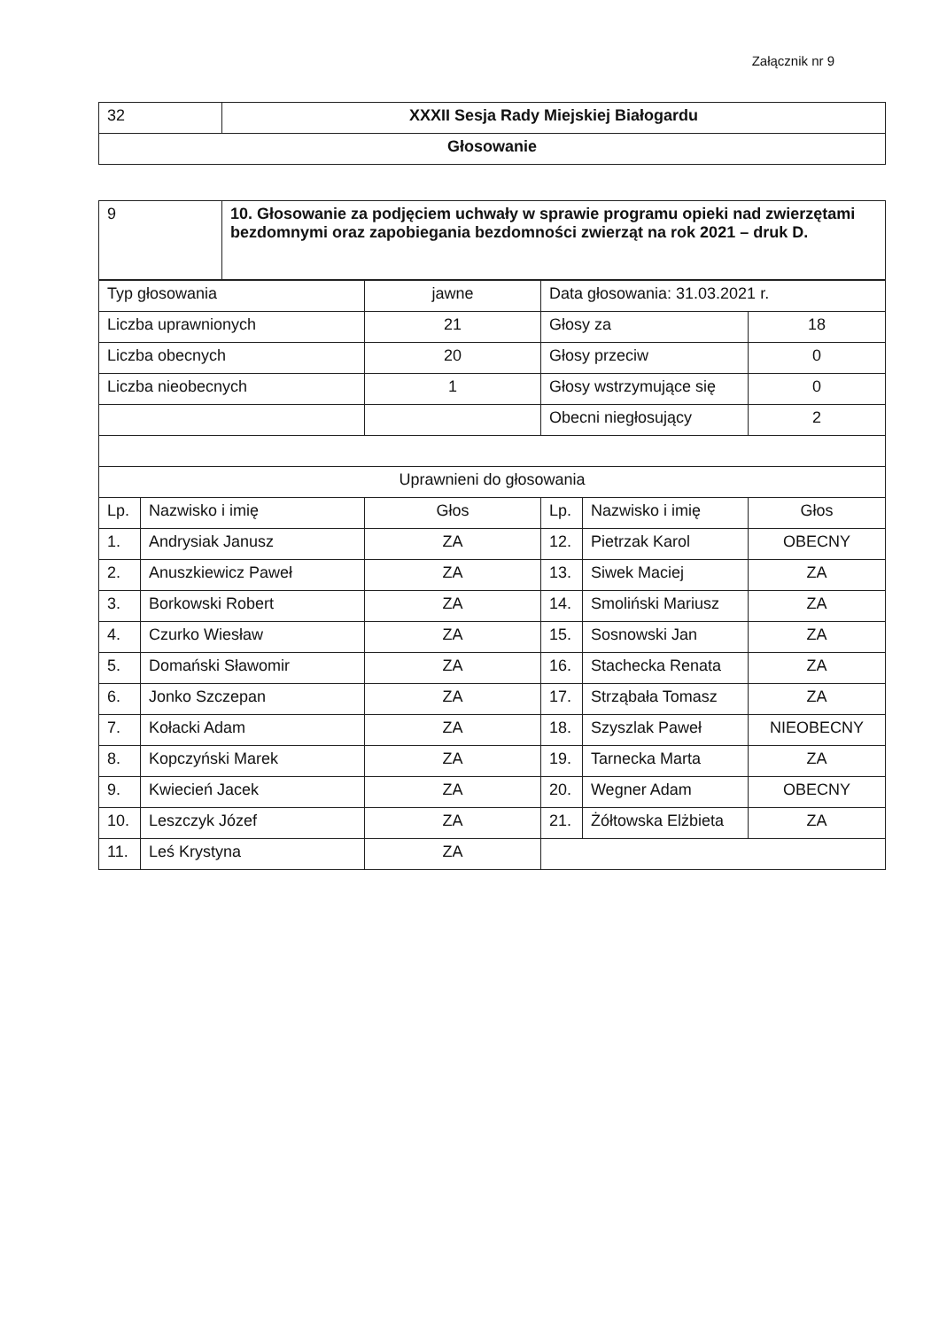Załącznik nr 9
| 32 | XXXII Sesja Rady Miejskiej Białogardu |
| Głosowanie | |
| 9 | 10. Głosowanie za podjęciem uchwały w sprawie programu opieki nad zwierzętami bezdomnymi oraz zapobiegania bezdomności zwierząt na rok 2021 – druk D. |
| Typ głosowania | | jawne | Data głosowania: 31.03.2021 r. | | |
| Liczba uprawnionych | | 21 | Głosy za | | 18 |
| Liczba obecnych | | 20 | Głosy przeciw | | 0 |
| Liczba nieobecnych | | 1 | Głosy wstrzymujące się | | 0 |
| | | | Obecni niegłosujący | | 2 |
| Uprawnieni do głosowania | | | | | |
| Lp. | Nazwisko i imię | Głos | Lp. | Nazwisko i imię | Głos |
| 1. | Andrysiak Janusz | ZA | 12. | Pietrzak Karol | OBECNY |
| 2. | Anuszkiewicz Paweł | ZA | 13. | Siwek Maciej | ZA |
| 3. | Borkowski Robert | ZA | 14. | Smoliński Mariusz | ZA |
| 4. | Czurko Wiesław | ZA | 15. | Sosnowski Jan | ZA |
| 5. | Domański Sławomir | ZA | 16. | Stachecka Renata | ZA |
| 6. | Jonko Szczepan | ZA | 17. | Strząbała Tomasz | ZA |
| 7. | Kołacki Adam | ZA | 18. | Szyszlak Paweł | NIEOBECNY |
| 8. | Kopczyński Marek | ZA | 19. | Tarnecka Marta | ZA |
| 9. | Kwiecień Jacek | ZA | 20. | Wegner Adam | OBECNY |
| 10. | Leszczyk Józef | ZA | 21. | Żółtowska Elżbieta | ZA |
| 11. | Leś Krystyna | ZA | | | |